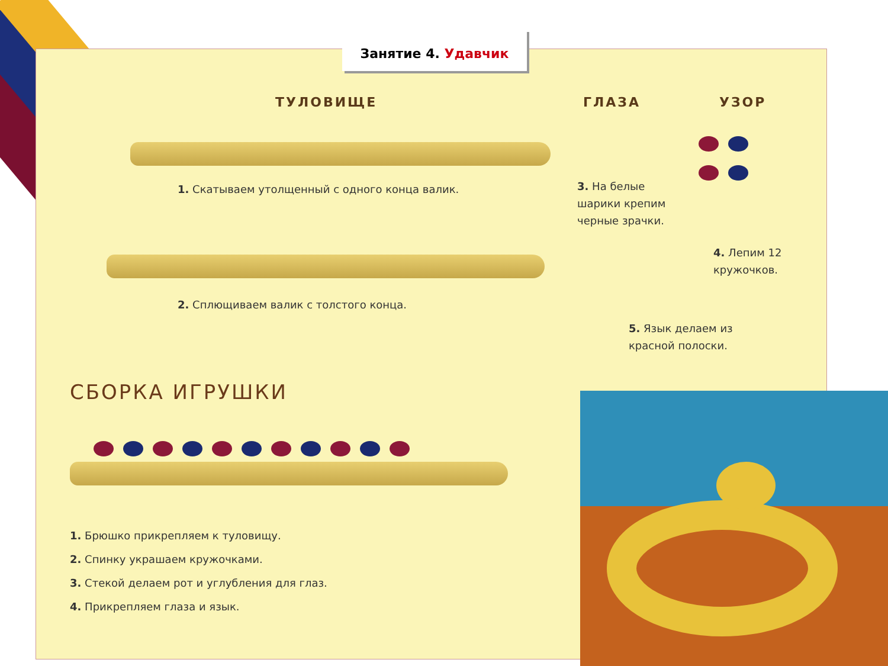Занятие 4. Удавчик
ТУЛОВИЩЕ ГЛАЗА УЗОР
1. Скатываем утолщенный с одного конца валик.
2. Сплющиваем валик с толстого конца.
3. На белые шарики крепим черные зрачки.
4. Лепим 12 кружочков.
5. Язык делаем из красной полоски.
СБОРКА ИГРУШКИ
1. Брюшко прикрепляем к туловищу.
2. Спинку украшаем кружочками.
3. Стекой делаем рот и углубления для глаз.
4. Прикрепляем глаза и язык.